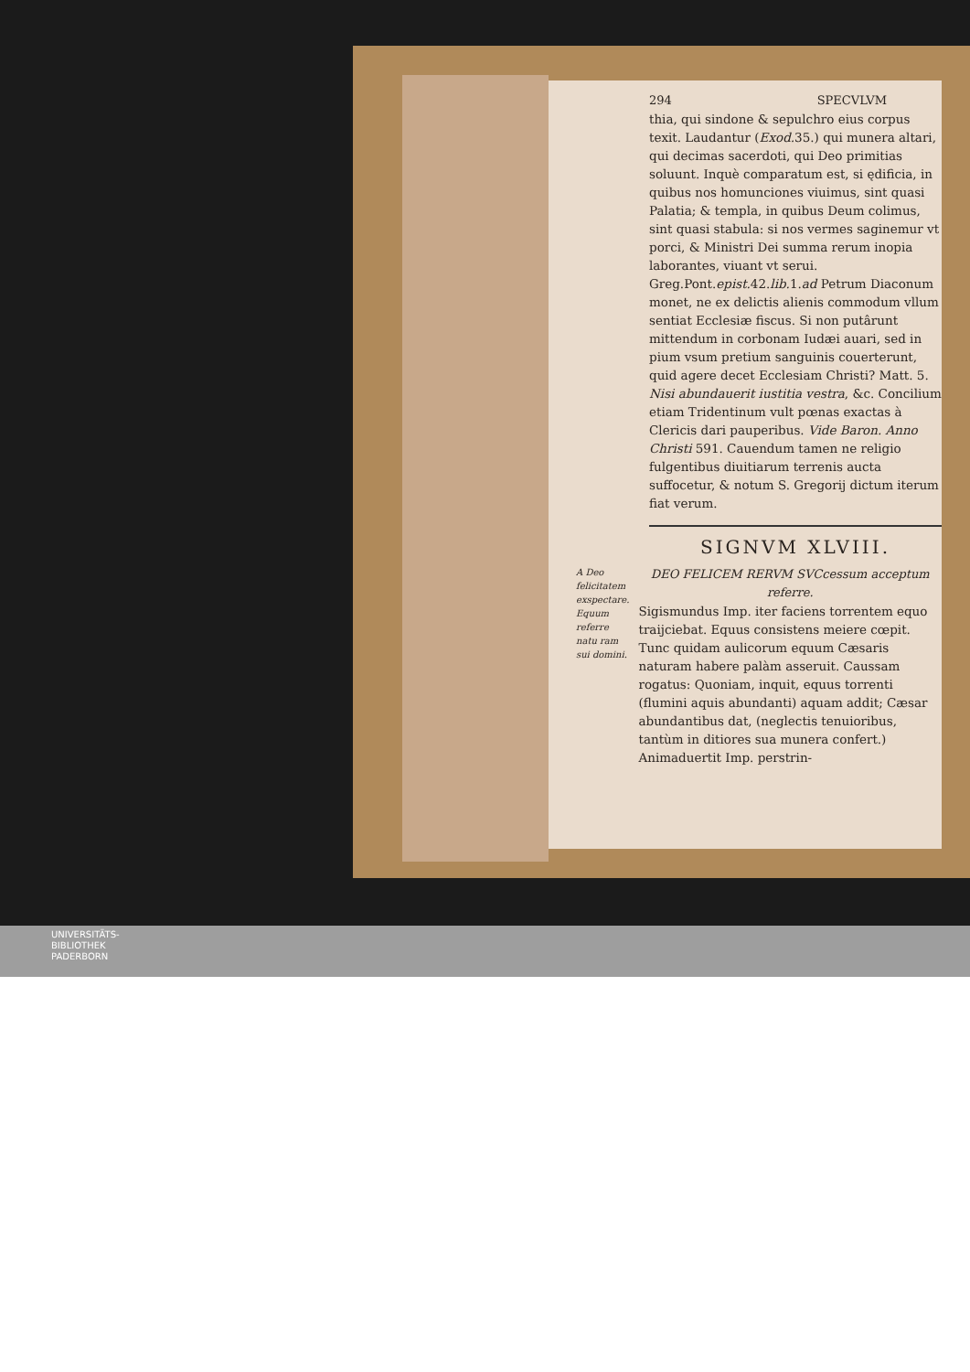294 SPECVLVM
thia, qui sindone & sepulchro eius corpus texit. Laudantur (Exod. 35.) qui munera altari, qui decimas sacerdoti, qui Deo primitias soluunt. Inquè comparatum est, si ędificia, in quibus nos homunciones viuimus, sint quasi Palatia; & templa, in quibus Deum colimus, sint quasi stabula: si nos vermes saginemur vt porci, & Ministri Dei summa rerum inopia laborantes, viuant vt serui. Greg.Pont.epist. 42.lib. 1.ad Petrum Diaconum monet, ne ex delictis alienis commodum vllum sentiat Ecclesiæ fiscus. Si non putârunt mittendum in corbonam Iudæi auari, sed in pium vsum pretium sanguinis couerterunt, quid agere decet Ecclesiam Christi? Matt. 5. Nisi abundauerit iustitia vestra, &c. Concilium etiam Tridentinum vult pœnas exactas à Clericis dari pauperibus. Vide Baron. Anno Christi 591. Cauendum tamen ne religio fulgentibus diuitiarum terrenis aucta suffocetur, & notum S. Gregorij dictum iterum fiat verum.
SIGNVM XLVIII.
A Deo felicitatem exspectare. Equum referre natu ram sui domini.
DEO FELICEM RERVM SVCcessum acceptum referre.
Sigismundus Imp. iter faciens torrentem equo traijciebat. Equus consistens meiere cœpit. Tunc quidam aulicorum equum Cæsaris naturam habere palàm asseruit. Caussam rogatus: Quoniam, inquit, equus torrenti (flumini aquis abundanti) aquam addit; Cæsar abundantibus dat, (neglectis tenuioribus, tantùm in ditiores sua munera confert.) Animaduertit Imp. perstrin-
UNIVERSITÄTS-
BIBLIOTHEK
PADERBORN